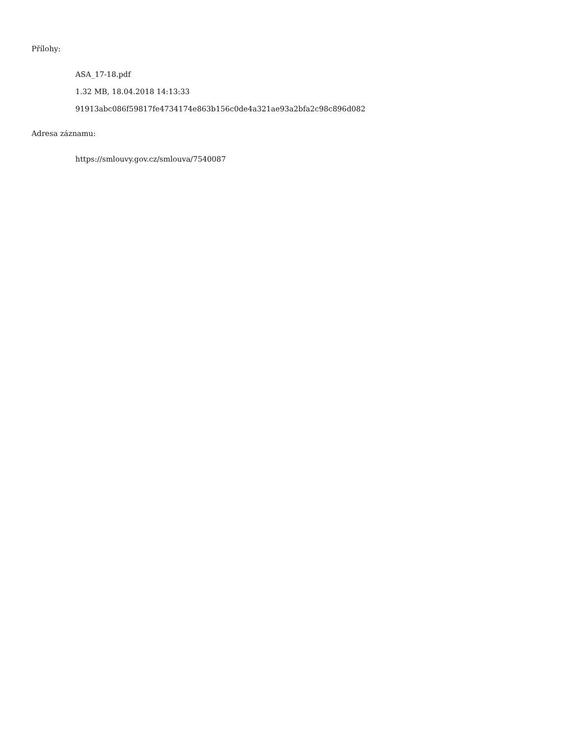Přílohy:
ASA_17-18.pdf
1.32 MB, 18.04.2018 14:13:33
91913abc086f59817fe4734174e863b156c0de4a321ae93a2bfa2c98c896d082
Adresa záznamu:
https://smlouvy.gov.cz/smlouva/7540087